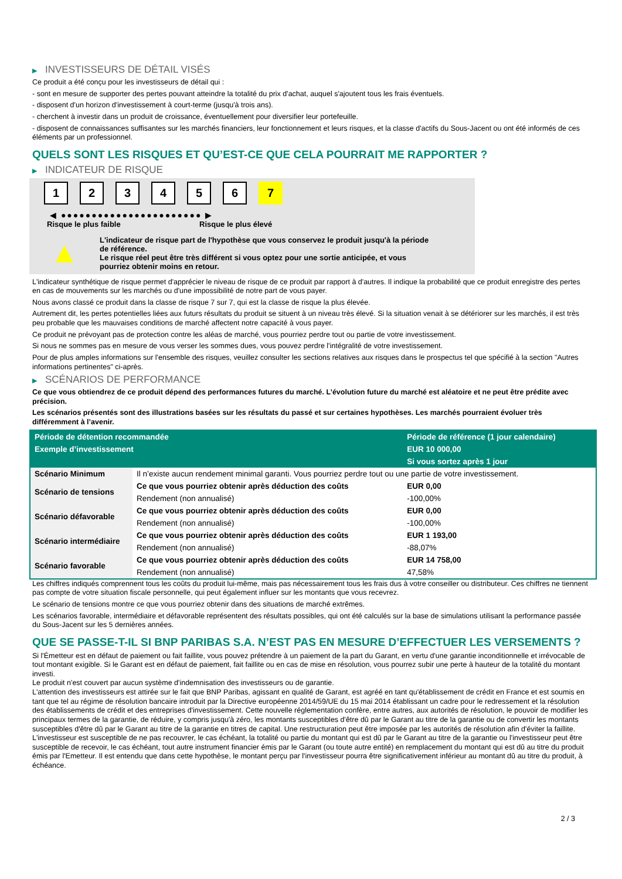▶ INVESTISSEURS DE DÉTAIL VISÉS
Ce produit a été conçu pour les investisseurs de détail qui :
- sont en mesure de supporter des pertes pouvant atteindre la totalité du prix d'achat, auquel s'ajoutent tous les frais éventuels.
- disposent d'un horizon d'investissement à court-terme (jusqu'à trois ans).
- cherchent à investir dans un produit de croissance, éventuellement pour diversifier leur portefeuille.
- disposent de connaissances suffisantes sur les marchés financiers, leur fonctionnement et leurs risques, et la classe d'actifs du Sous-Jacent ou ont été informés de ces éléments par un professionnel.
QUELS SONT LES RISQUES ET QU’EST-CE QUE CELA POURRAIT ME RAPPORTER ?
▶ INDICATEUR DE RISQUE
1 2 3 4 5 6 7
◀ ●●●●●●●●●●●●●●●●●●●●●●● ▶
Risque le plus faible Risque le plus élevé
▲
L'indicateur de risque part de l'hypothèse que vous conservez le produit jusqu'à la période de référence.
Le risque réel peut être très différent si vous optez pour une sortie anticipée, et vous pourriez obtenir moins en retour.
L'indicateur synthétique de risque permet d'apprécier le niveau de risque de ce produit par rapport à d'autres. Il indique la probabilité que ce produit enregistre des pertes en cas de mouvements sur les marchés ou d'une impossibilité de notre part de vous payer.
Nous avons classé ce produit dans la classe de risque 7 sur 7, qui est la classe de risque la plus élevée.
Autrement dit, les pertes potentielles liées aux futurs résultats du produit se situent à un niveau très élevé. Si la situation venait à se détériorer sur les marchés, il est très peu probable que les mauvaises conditions de marché affectent notre capacité à vous payer.
Ce produit ne prévoyant pas de protection contre les aléas de marché, vous pourriez perdre tout ou partie de votre investissement.
Si nous ne sommes pas en mesure de vous verser les sommes dues, vous pouvez perdre l'intégralité de votre investissement.
Pour de plus amples informations sur l'ensemble des risques, veuillez consulter les sections relatives aux risques dans le prospectus tel que spécifié à la section "Autres informations pertinentes" ci-après.
▶ SCÉNARIOS DE PERFORMANCE
Ce que vous obtiendrez de ce produit dépend des performances futures du marché. L’évolution future du marché est aléatoire et ne peut être prédite avec précision.
Les scénarios présentés sont des illustrations basées sur les résultats du passé et sur certaines hypothèses. Les marchés pourraient évoluer très différemment à l’avenir.
| Période de détention recommandée | | Période de référence (1 jour calendaire) |
| --- | --- | --- |
| Exemple d’investissement | | EUR 10 000,00 |
| | | Si vous sortez après 1 jour |
| Scénario Minimum | Il n’existe aucun rendement minimal garanti. Vous pourriez perdre tout ou une partie de votre investissement. | |
| Scénario de tensions | Ce que vous pourriez obtenir après déduction des coûts | EUR 0,00 |
| | Rendement (non annualisé) | -100,00% |
| Scénario défavorable | Ce que vous pourriez obtenir après déduction des coûts | EUR 0,00 |
| | Rendement (non annualisé) | -100,00% |
| Scénario intermédiaire | Ce que vous pourriez obtenir après déduction des coûts | EUR 1 193,00 |
| | Rendement (non annualisé) | -88,07% |
| Scénario favorable | Ce que vous pourriez obtenir après déduction des coûts | EUR 14 758,00 |
| | Rendement (non annualisé) | 47,58% |
Les chiffres indiqués comprennent tous les coûts du produit lui-même, mais pas nécessairement tous les frais dus à votre conseiller ou distributeur. Ces chiffres ne tiennent pas compte de votre situation fiscale personnelle, qui peut également influer sur les montants que vous recevrez.
Le scénario de tensions montre ce que vous pourriez obtenir dans des situations de marché extrêmes.
Les scénarios favorable, intermédiaire et défavorable représentent des résultats possibles, qui ont été calculés sur la base de simulations utilisant la performance passée du Sous-Jacent sur les 5 dernières années.
QUE SE PASSE-T-IL SI BNP PARIBAS S.A. N’EST PAS EN MESURE D’EFFECTUER LES VERSEMENTS ?
Si l'Émetteur est en défaut de paiement ou fait faillite, vous pouvez prétendre à un paiement de la part du Garant, en vertu d'une garantie inconditionnelle et irrévocable de tout montant exigible. Si le Garant est en défaut de paiement, fait faillite ou en cas de mise en résolution, vous pourrez subir une perte à hauteur de la totalité du montant investi.
Le produit n'est couvert par aucun système d'indemnisation des investisseurs ou de garantie.
L'attention des investisseurs est attirée sur le fait que BNP Paribas, agissant en qualité de Garant, est agréé en tant qu'établissement de crédit en France et est soumis en tant que tel au régime de résolution bancaire introduit par la Directive européenne 2014/59/UE du 15 mai 2014 établissant un cadre pour le redressement et la résolution des établissements de crédit et des entreprises d'investissement. Cette nouvelle réglementation confère, entre autres, aux autorités de résolution, le pouvoir de modifier les principaux termes de la garantie, de réduire, y compris jusqu'à zéro, les montants susceptibles d'être dû par le Garant au titre de la garantie ou de convertir les montants susceptibles d'être dû par le Garant au titre de la garantie en titres de capital. Une restructuration peut être imposée par les autorités de résolution afin d'éviter la faillite. L'investisseur est susceptible de ne pas recouvrer, le cas échéant, la totalité ou partie du montant qui est dû par le Garant au titre de la garantie ou l'investisseur peut être susceptible de recevoir, le cas échéant, tout autre instrument financier émis par le Garant (ou toute autre entité) en remplacement du montant qui est dû au titre du produit émis par l'Emetteur. Il est entendu que dans cette hypothèse, le montant perçu par l'investisseur pourra être significativement inférieur au montant dû au titre du produit, à échéance.
2 / 3